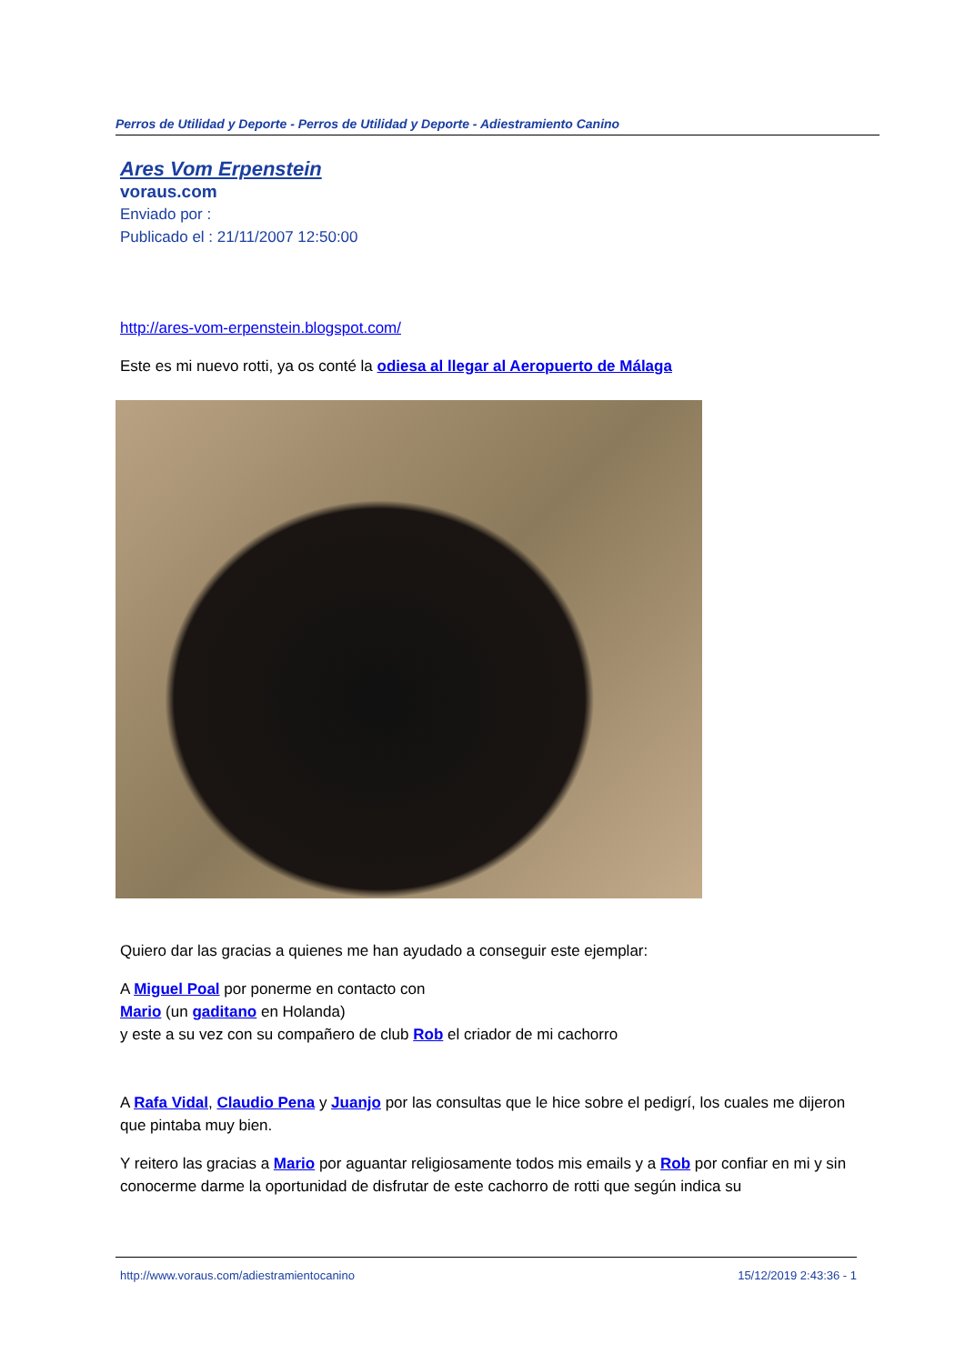Perros de Utilidad y Deporte - Perros de Utilidad y Deporte - Adiestramiento Canino
Ares Vom Erpenstein
voraus.com
Enviado por :
Publicado el : 21/11/2007 12:50:00
http://ares-vom-erpenstein.blogspot.com/
Este es mi nuevo rotti, ya os conté la odiesa al llegar al Aeropuerto de Málaga
Quiero dar las gracias a quienes me han ayudado a conseguir este ejemplar:
A Miguel Poal por ponerme en contacto con
Mario (un gaditano en Holanda)
y este a su vez con su compañero de club Rob el criador de mi cachorro
A Rafa Vidal, Claudio Pena y Juanjo por las consultas que le hice sobre el pedigrí, los cuales me dijeron que pintaba muy bien.
Y reitero las gracias a Mario por aguantar religiosamente todos mis emails y a Rob por confiar en mi y sin conocerme darme la oportunidad de disfrutar de este cachorro de rotti que según indica su
http://www.voraus.com/adiestramientocanino 15/12/2019 2:43:36 - 1